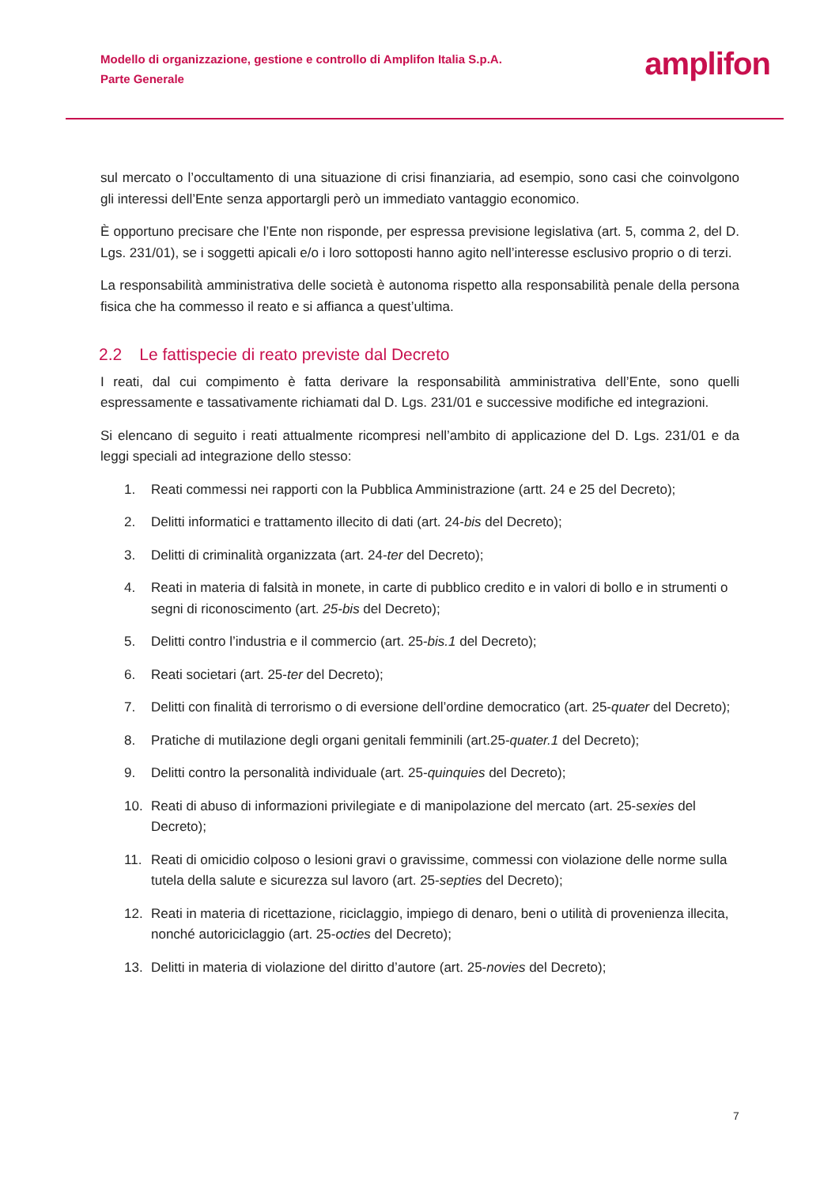Modello di organizzazione, gestione e controllo di Amplifon Italia S.p.A.
Parte Generale
amplifon
sul mercato o l’occultamento di una situazione di crisi finanziaria, ad esempio, sono casi che coinvolgono gli interessi dell’Ente senza apportargli però un immediato vantaggio economico.
È opportuno precisare che l’Ente non risponde, per espressa previsione legislativa (art. 5, comma 2, del D. Lgs. 231/01), se i soggetti apicali e/o i loro sottoposti hanno agito nell’interesse esclusivo proprio o di terzi.
La responsabilità amministrativa delle società è autonoma rispetto alla responsabilità penale della persona fisica che ha commesso il reato e si affianca a quest’ultima.
2.2 Le fattispecie di reato previste dal Decreto
I reati, dal cui compimento è fatta derivare la responsabilità amministrativa dell’Ente, sono quelli espressamente e tassativamente richiamati dal D. Lgs. 231/01 e successive modifiche ed integrazioni.
Si elencano di seguito i reati attualmente ricompresi nell’ambito di applicazione del D. Lgs. 231/01 e da leggi speciali ad integrazione dello stesso:
1. Reati commessi nei rapporti con la Pubblica Amministrazione (artt. 24 e 25 del Decreto);
2. Delitti informatici e trattamento illecito di dati (art. 24-bis del Decreto);
3. Delitti di criminalità organizzata (art. 24-ter del Decreto);
4. Reati in materia di falsità in monete, in carte di pubblico credito e in valori di bollo e in strumenti o segni di riconoscimento (art. 25-bis del Decreto);
5. Delitti contro l’industria e il commercio (art. 25-bis.1 del Decreto);
6. Reati societari (art. 25-ter del Decreto);
7. Delitti con finalità di terrorismo o di eversione dell’ordine democratico (art. 25-quater del Decreto);
8. Pratiche di mutilazione degli organi genitali femminili (art.25-quater.1 del Decreto);
9. Delitti contro la personalità individuale (art. 25-quinquies del Decreto);
10. Reati di abuso di informazioni privilegiate e di manipolazione del mercato (art. 25-sexies del Decreto);
11. Reati di omicidio colposo o lesioni gravi o gravissime, commessi con violazione delle norme sulla tutela della salute e sicurezza sul lavoro (art. 25-septies del Decreto);
12. Reati in materia di ricettazione, riciclaggio, impiego di denaro, beni o utilità di provenienza illecita, nonché autoriciclaggio (art. 25-octies del Decreto);
13. Delitti in materia di violazione del diritto d’autore (art. 25-novies del Decreto);
7